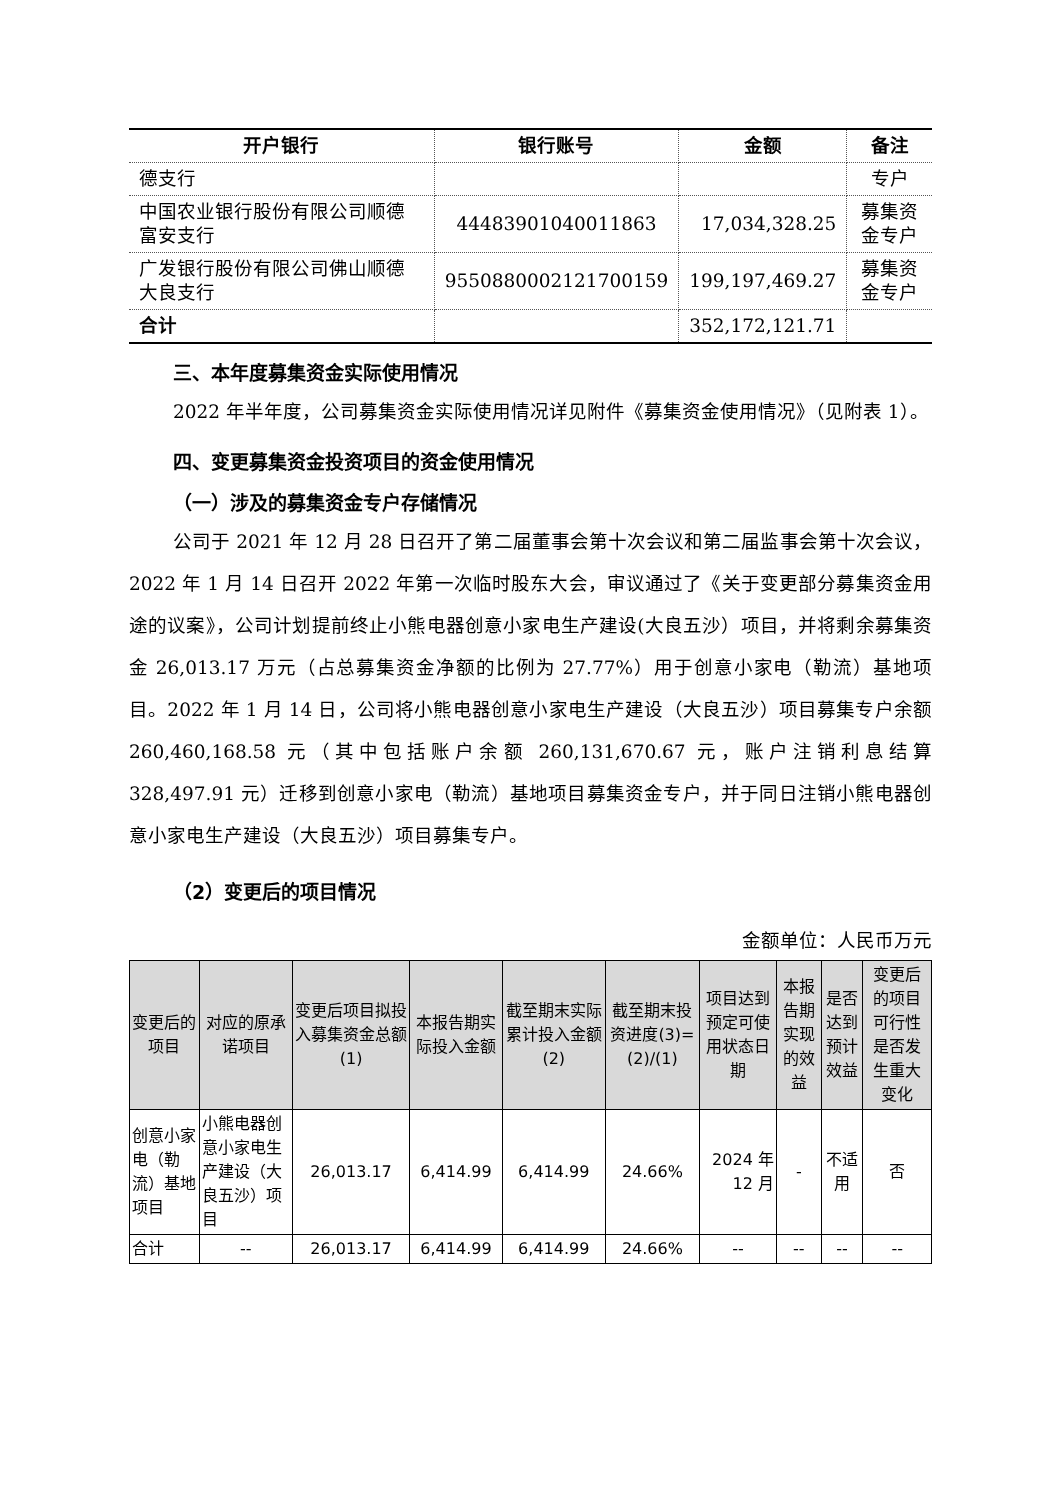| 开户银行 | 银行账号 | 金额 | 备注 |
| --- | --- | --- | --- |
| 德支行 | | | 专户 |
| 中国农业银行股份有限公司顺德富安支行 | 44483901040011863 | 17,034,328.25 | 募集资金专户 |
| 广发银行股份有限公司佛山顺德大良支行 | 9550880002121700159 | 199,197,469.27 | 募集资金专户 |
| 合计 | | 352,172,121.71 | |
三、本年度募集资金实际使用情况
2022 年半年度，公司募集资金实际使用情况详见附件《募集资金使用情况》（见附表 1）。
四、变更募集资金投资项目的资金使用情况
（一）涉及的募集资金专户存储情况
公司于 2021 年 12 月 28 日召开了第二届董事会第十次会议和第二届监事会第十次会议，2022 年 1 月 14 日召开 2022 年第一次临时股东大会，审议通过了《关于变更部分募集资金用途的议案》，公司计划提前终止小熊电器创意小家电生产建设(大良五沙）项目，并将剩余募集资金 26,013.17 万元（占总募集资金净额的比例为 27.77%）用于创意小家电（勒流）基地项目。2022 年 1 月 14 日，公司将小熊电器创意小家电生产建设（大良五沙）项目募集专户余额 260,460,168.58 元（其中包括账户余额 260,131,670.67 元，账户注销利息结算 328,497.91 元）迁移到创意小家电（勒流）基地项目募集资金专户，并于同日注销小熊电器创意小家电生产建设（大良五沙）项目募集专户。
（2）变更后的项目情况
金额单位：人民币万元
| 变更后的项目 | 对应的原承诺项目 | 变更后项目拟投入募集资金总额(1) | 本报告期实际投入金额 | 截至期末实际累计投入金额(2) | 截至期末投资进度(3)=(2)/(1) | 项目达到预定可使用状态日期 | 本报告期实现的效益 | 是否达到预计效益 | 变更后的项目可行性是否发生重大变化 |
| 创意小家电（勒流）基地项目 | 小熊电器创意小家电生产建设（大良五沙）项目 | 26,013.17 | 6,414.99 | 6,414.99 | 24.66% | 2024 年 12 月 | - | 不适用 | 否 |
| 合计 | -- | 26,013.17 | 6,414.99 | 6,414.99 | 24.66% | -- | -- | -- | -- |